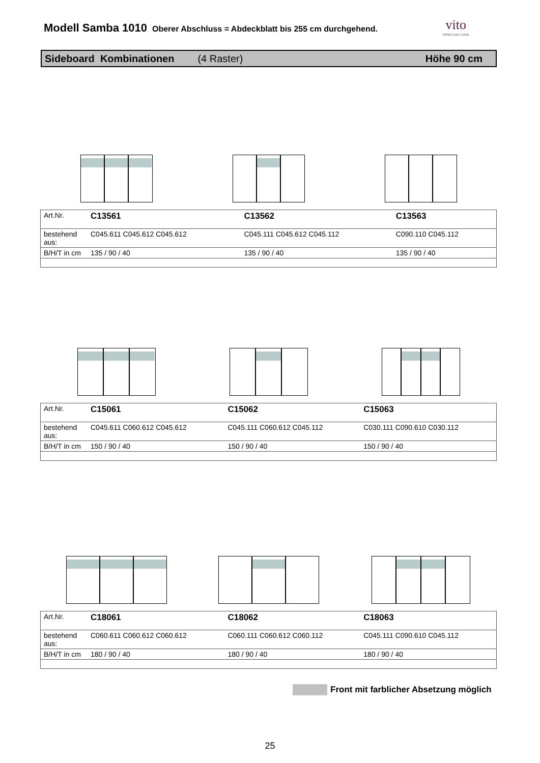Modell Samba 1010
Oberer Abschluss = Abdeckblatt bis 255 cm durchgehend.
vito
Möbel zum Leben
Sideboard Kombinationen (4 Raster) Höhe 90 cm
| Art.Nr. | C13561 | C13562 | C13563 |
| bestehend aus: | C045.611 C045.612 C045.612 | C045.111 C045.612 C045.112 | C090.110 C045.112 |
| B/H/T in cm | 135 / 90 / 40 | 135 / 90 / 40 | 135 / 90 / 40 |
| Art.Nr. | C15061 | C15062 | C15063 |
| bestehend aus: | C045.611 C060.612 C045.612 | C045.111 C060.612 C045.112 | C030.111 C090.610 C030.112 |
| B/H/T in cm | 150 / 90 / 40 | 150 / 90 / 40 | 150 / 90 / 40 |
| Art.Nr. | C18061 | C18062 | C18063 |
| bestehend aus: | C060.611 C060.612 C060.612 | C060.111 C060.612 C060.112 | C045.111 C090.610 C045.112 |
| B/H/T in cm | 180 / 90 / 40 | 180 / 90 / 40 | 180 / 90 / 40 |
Front mit farblicher Absetzung möglich
25